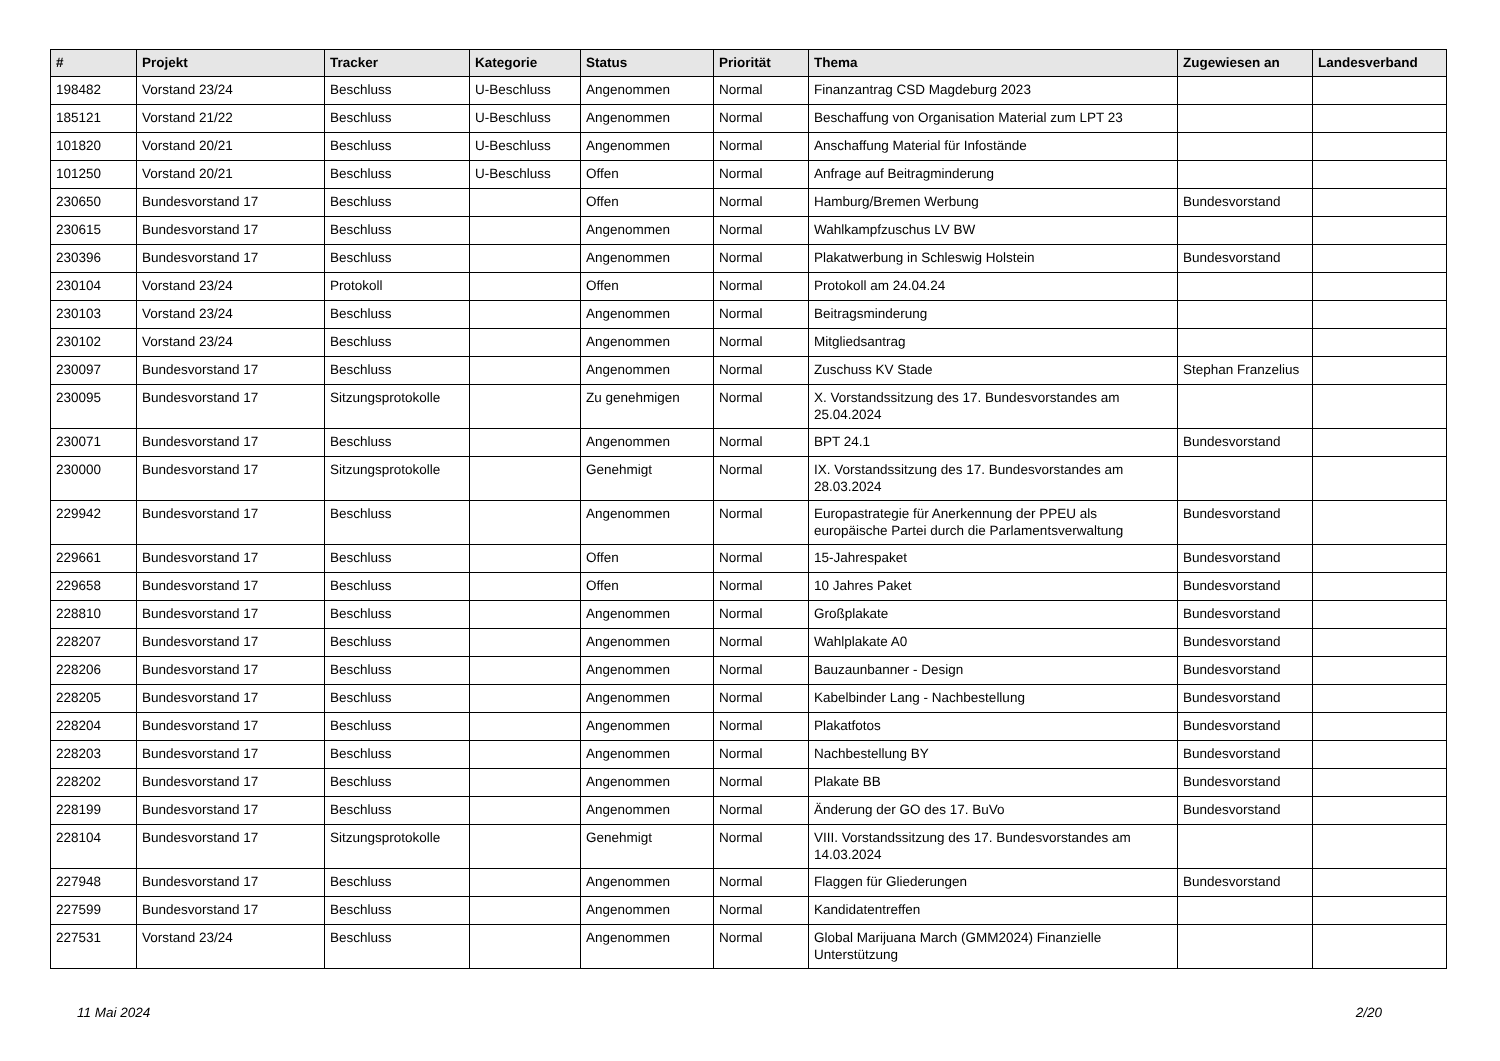| # | Projekt | Tracker | Kategorie | Status | Priorität | Thema | Zugewiesen an | Landesverband |
| --- | --- | --- | --- | --- | --- | --- | --- | --- |
| 198482 | Vorstand 23/24 | Beschluss | U-Beschluss | Angenommen | Normal | Finanzantrag CSD Magdeburg 2023 | | |
| 185121 | Vorstand 21/22 | Beschluss | U-Beschluss | Angenommen | Normal | Beschaffung von Organisation Material zum LPT 23 | | |
| 101820 | Vorstand 20/21 | Beschluss | U-Beschluss | Angenommen | Normal | Anschaffung Material für Infostände | | |
| 101250 | Vorstand 20/21 | Beschluss | U-Beschluss | Offen | Normal | Anfrage auf Beitragminderung | | |
| 230650 | Bundesvorstand 17 | Beschluss | | Offen | Normal | Hamburg/Bremen Werbung | Bundesvorstand | |
| 230615 | Bundesvorstand 17 | Beschluss | | Angenommen | Normal | Wahlkampfzuschus LV BW | | |
| 230396 | Bundesvorstand 17 | Beschluss | | Angenommen | Normal | Plakatwerbung in Schleswig Holstein | Bundesvorstand | |
| 230104 | Vorstand 23/24 | Protokoll | | Offen | Normal | Protokoll am 24.04.24 | | |
| 230103 | Vorstand 23/24 | Beschluss | | Angenommen | Normal | Beitragsminderung | | |
| 230102 | Vorstand 23/24 | Beschluss | | Angenommen | Normal | Mitgliedsantrag | | |
| 230097 | Bundesvorstand 17 | Beschluss | | Angenommen | Normal | Zuschuss KV Stade | Stephan Franzelius | |
| 230095 | Bundesvorstand 17 | Sitzungsprotokolle | | Zu genehmigen | Normal | X. Vorstandssitzung des 17. Bundesvorstandes am 25.04.2024 | | |
| 230071 | Bundesvorstand 17 | Beschluss | | Angenommen | Normal | BPT 24.1 | Bundesvorstand | |
| 230000 | Bundesvorstand 17 | Sitzungsprotokolle | | Genehmigt | Normal | IX. Vorstandssitzung des 17. Bundesvorstandes am 28.03.2024 | | |
| 229942 | Bundesvorstand 17 | Beschluss | | Angenommen | Normal | Europastrategie für Anerkennung der PPEU als europäische Partei durch die Parlamentsverwaltung | Bundesvorstand | |
| 229661 | Bundesvorstand 17 | Beschluss | | Offen | Normal | 15-Jahrespaket | Bundesvorstand | |
| 229658 | Bundesvorstand 17 | Beschluss | | Offen | Normal | 10 Jahres Paket | Bundesvorstand | |
| 228810 | Bundesvorstand 17 | Beschluss | | Angenommen | Normal | Großplakate | Bundesvorstand | |
| 228207 | Bundesvorstand 17 | Beschluss | | Angenommen | Normal | Wahlplakate A0 | Bundesvorstand | |
| 228206 | Bundesvorstand 17 | Beschluss | | Angenommen | Normal | Bauzaunbanner - Design | Bundesvorstand | |
| 228205 | Bundesvorstand 17 | Beschluss | | Angenommen | Normal | Kabelbinder Lang - Nachbestellung | Bundesvorstand | |
| 228204 | Bundesvorstand 17 | Beschluss | | Angenommen | Normal | Plakatfotos | Bundesvorstand | |
| 228203 | Bundesvorstand 17 | Beschluss | | Angenommen | Normal | Nachbestellung BY | Bundesvorstand | |
| 228202 | Bundesvorstand 17 | Beschluss | | Angenommen | Normal | Plakate BB | Bundesvorstand | |
| 228199 | Bundesvorstand 17 | Beschluss | | Angenommen | Normal | Änderung der GO des 17. BuVo | Bundesvorstand | |
| 228104 | Bundesvorstand 17 | Sitzungsprotokolle | | Genehmigt | Normal | VIII. Vorstandssitzung des 17. Bundesvorstandes am 14.03.2024 | | |
| 227948 | Bundesvorstand 17 | Beschluss | | Angenommen | Normal | Flaggen für Gliederungen | Bundesvorstand | |
| 227599 | Bundesvorstand 17 | Beschluss | | Angenommen | Normal | Kandidatentreffen | | |
| 227531 | Vorstand 23/24 | Beschluss | | Angenommen | Normal | Global Marijuana March (GMM2024) Finanzielle Unterstützung | | |
11 Mai 2024 2/20